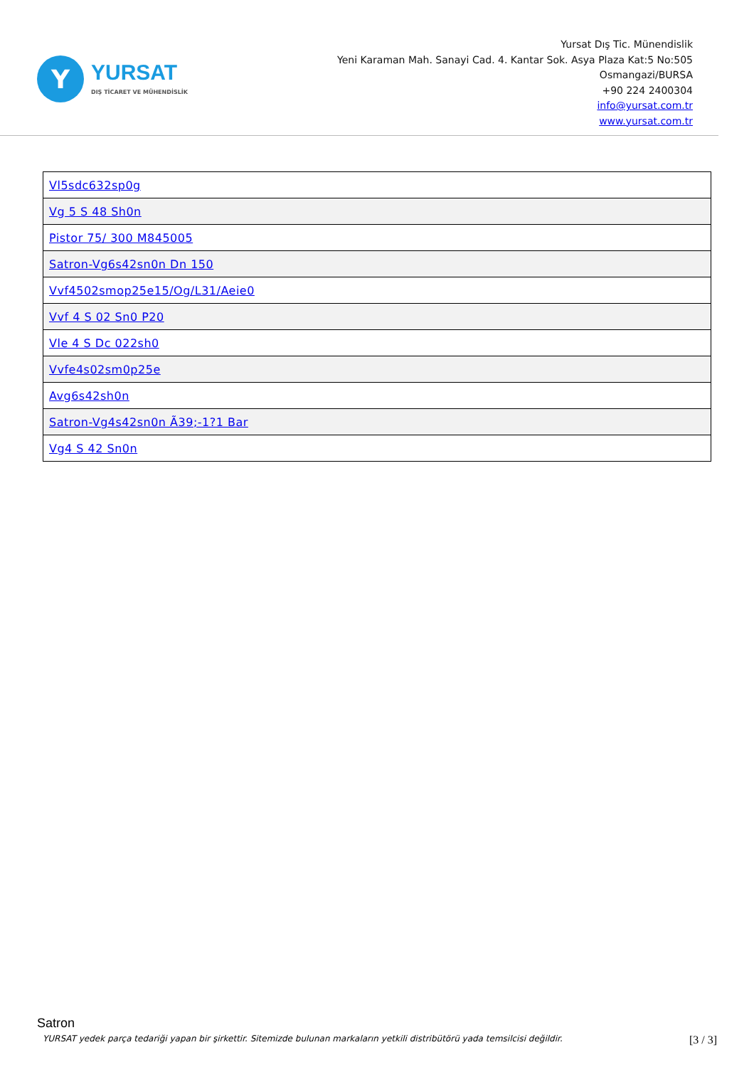Y
YURSAT
DIŞ TİCARET VE MÜHENDİSLİK
Yursat Dış Tic. Münendislik
Yeni Karaman Mah. Sanayi Cad. 4. Kantar Sok. Asya Plaza Kat:5 No:505
Osmangazi/BURSA
+90 224 2400304
info@yursat.com.tr
www.yursat.com.tr
| Vl5sdc632sp0g |
| Vg 5 S 48 Sh0n |
| Pistor 75/ 300 M845005 |
| Satron-Vg6s42sn0n Dn 150 |
| Vvf4502smop25e15/Og/L31/Aeie0 |
| Vvf 4 S 02 Sn0 P20 |
| Vle 4 S Dc 022sh0 |
| Vvfe4s02sm0p25e |
| Avg6s42sh0n |
| Satron-Vg4s42sn0n Ã39;-1?1 Bar |
| Vg4 S 42 Sn0n |
Satron
YURSAT yedek parça tedariği yapan bir şirkettir. Sitemizde bulunan markaların yetkili distribütörü yada temsilcisi değildir. [3 / 3]